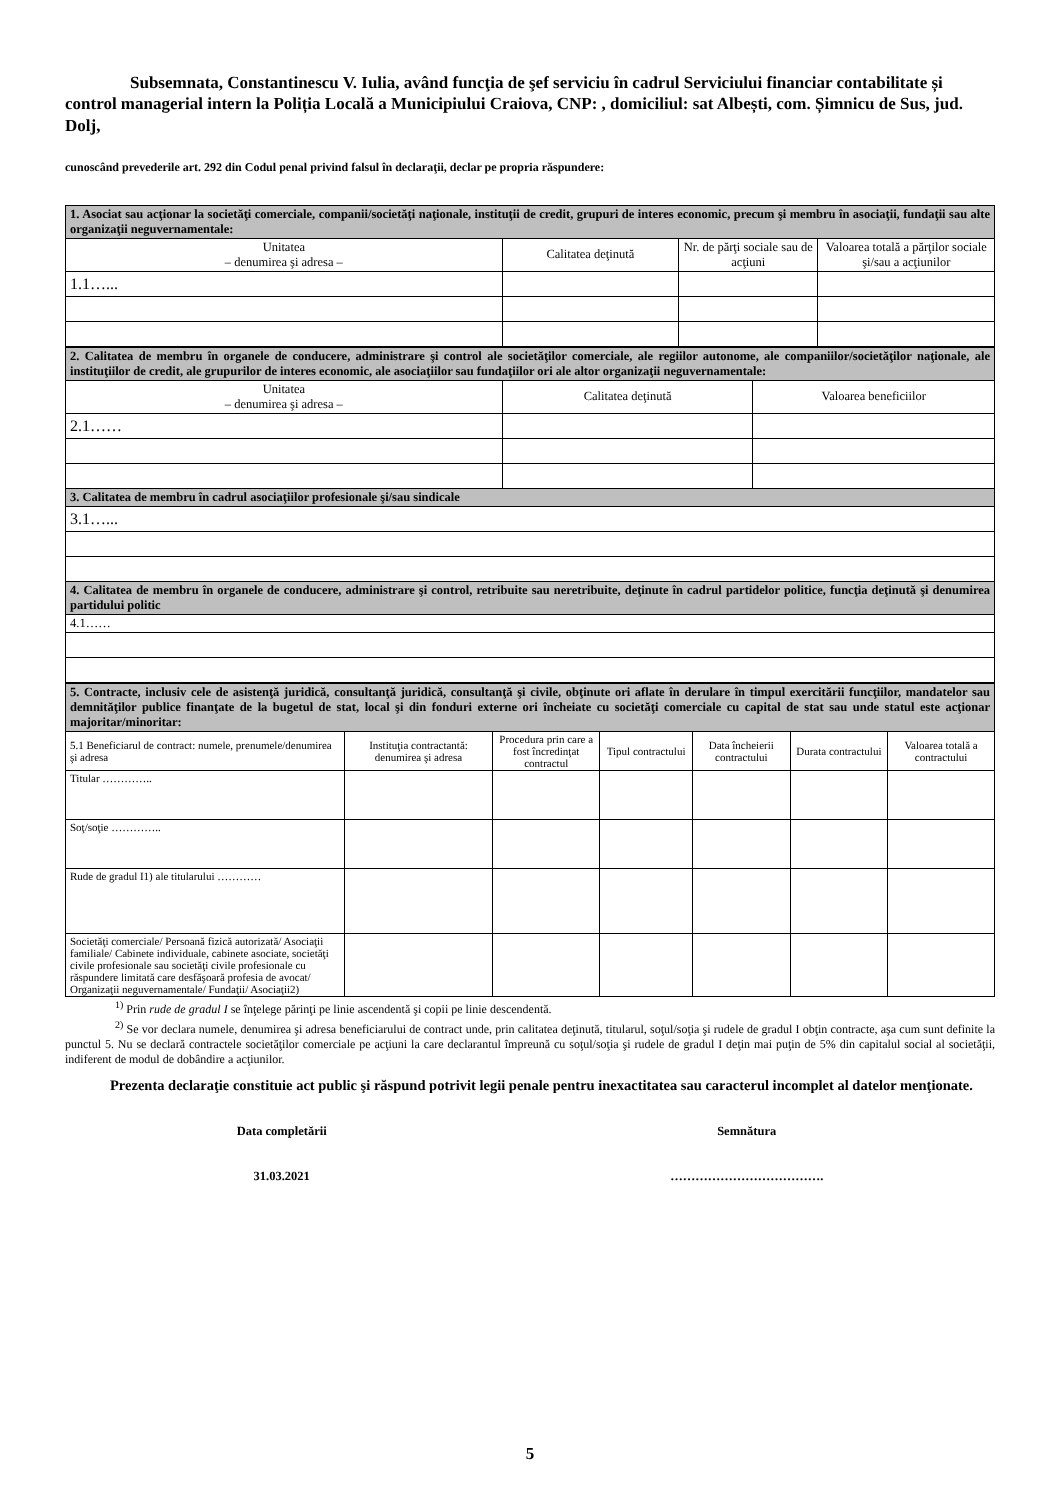Subsemnata, Constantinescu V. Iulia, având funcţia de şef serviciu în cadrul Serviciului financiar contabilitate și control managerial intern la Poliția Locală a Municipiului Craiova, CNP: , domiciliul: sat Albești, com. Șimnicu de Sus, jud. Dolj,
cunoscând prevederile art. 292 din Codul penal privind falsul în declaraţii, declar pe propria răspundere:
| 1. Asociat sau acţionar la societăţi comerciale, companii/societăţi naţionale, instituţii de credit, grupuri de interes economic, precum şi membru în asociaţii, fundaţii sau alte organizaţii neguvernamentale: | | | |
| Unitatea – denumirea şi adresa – | Calitatea deţinută | Nr. de părţi sociale sau de acţiuni | Valoarea totală a părţilor sociale şi/sau a acţiunilor |
| 1.1…... | | | |
| 2. Calitatea de membru în organele de conducere, administrare şi control ale societăţilor comerciale, ale regiilor autonome, ale companiilor/societăţilor naţionale, ale instituţiilor de credit, ale grupurilor de interes economic, ale asociaţiilor sau fundaţiilor ori ale altor organizaţii neguvernamentale: | | |
| Unitatea – denumirea şi adresa – | Calitatea deţinută | Valoarea beneficiilor |
| 2.1…… | | |
| 3. Calitatea de membru în cadrul asociaţiilor profesionale şi/sau sindicale | | |
| 3.1…... | | |
| 4. Calitatea de membru în organele de conducere, administrare şi control, retribuite sau neretribuite, deţinute în cadrul partidelor politice, funcţia deţinută şi denumirea partidului politic | | |
| 4.1…… | | |
| 5. Contracte, inclusiv cele de asistenţă juridică, consultanţă juridică, consultanţă şi civile, obţinute ori aflate în derulare în timpul exercitării funcţiilor, mandatelor sau demnităţilor publice finanţate de la bugetul de stat, local şi din fonduri externe ori încheiate cu societăţi comerciale cu capital de stat sau unde statul este acţionar majoritar/minoritar: | | | | | | |
| 5.1 Beneficiarul de contract: numele, prenumele/denumirea şi adresa | Instituţia contractantă: denumirea şi adresa | Procedura prin care a fost încredinţat contractul | Tipul contractului | Data încheierii contractului | Durata contractului | Valoarea totală a contractului |
| Titular ………….. | | | | | | |
| Soţ/soţie ………….. | | | | | | |
| Rude de gradul I1) ale titularului ………… | | | | | | |
| Societăţi comerciale/ Persoană fizică autorizată/ Asociaţii familiale/ Cabinete individuale, cabinete asociate, societăţi civile profesionale sau societăţi civile profesionale cu răspundere limitată care desfăşoară profesia de avocat/ Organizaţii neguvernamentale/ Fundaţii/ Asociaţii2) | | | | | | |
<sup>1)</sup> Prin rude de gradul I se înţelege părinţi pe linie ascendentă şi copii pe linie descendentă.
<sup>2)</sup> Se vor declara numele, denumirea şi adresa beneficiarului de contract unde, prin calitatea deţinută, titularul, soţul/soţia şi rudele de gradul I obţin contracte, aşa cum sunt definite la punctul 5. Nu se declară contractele societăţilor comerciale pe acţiuni la care declarantul împreună cu soţul/soţia şi rudele de gradul I deţin mai puţin de 5% din capitalul social al societăţii, indiferent de modul de dobândire a acţiunilor.
Prezenta declaraţie constituie act public şi răspund potrivit legii penale pentru inexactitatea sau caracterul incomplet al datelor menţionate.
Data completării
31.03.2021
Semnătura
……………………………….
5